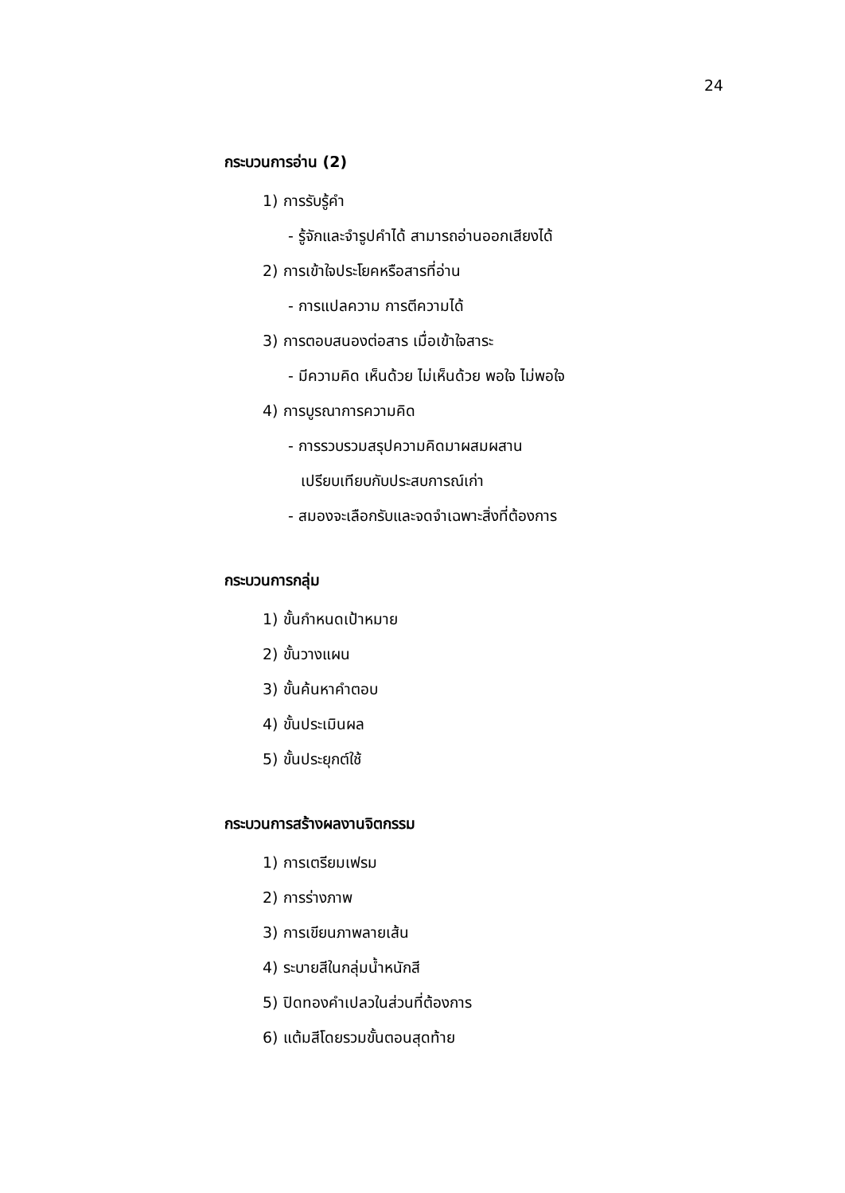24
กระบวนการอ่าน (2)
1) การรับรู้คำ
- รู้จักและจำรูปคำได้ สามารถอ่านออกเสียงได้
2) การเข้าใจประโยคหรือสารที่อ่าน
- การแปลความ การตีความได้
3) การตอบสนองต่อสาร เมื่อเข้าใจสาระ
- มีความคิด เห็นด้วย ไม่เห็นด้วย พอใจ ไม่พอใจ
4) การบูรณาการความคิด
- การรวบรวมสรุปความคิดมาผสมผสาน
เปรียบเทียบกับประสบการณ์เก่า
- สมองจะเลือกรับและจดจำเฉพาะสิ่งที่ต้องการ
กระบวนการกลุ่ม
1) ขั้นกำหนดเป้าหมาย
2) ขั้นวางแผน
3) ขั้นค้นหาคำตอบ
4) ขั้นประเมินผล
5) ขั้นประยุกต์ใช้
กระบวนการสร้างผลงานจิตกรรม
1) การเตรียมเฟรม
2) การร่างภาพ
3) การเขียนภาพลายเส้น
4) ระบายสีในกลุ่มน้ำหนักสี
5) ปิดทองคำเปลวในส่วนที่ต้องการ
6) แต้มสีโดยรวมขั้นตอนสุดท้าย